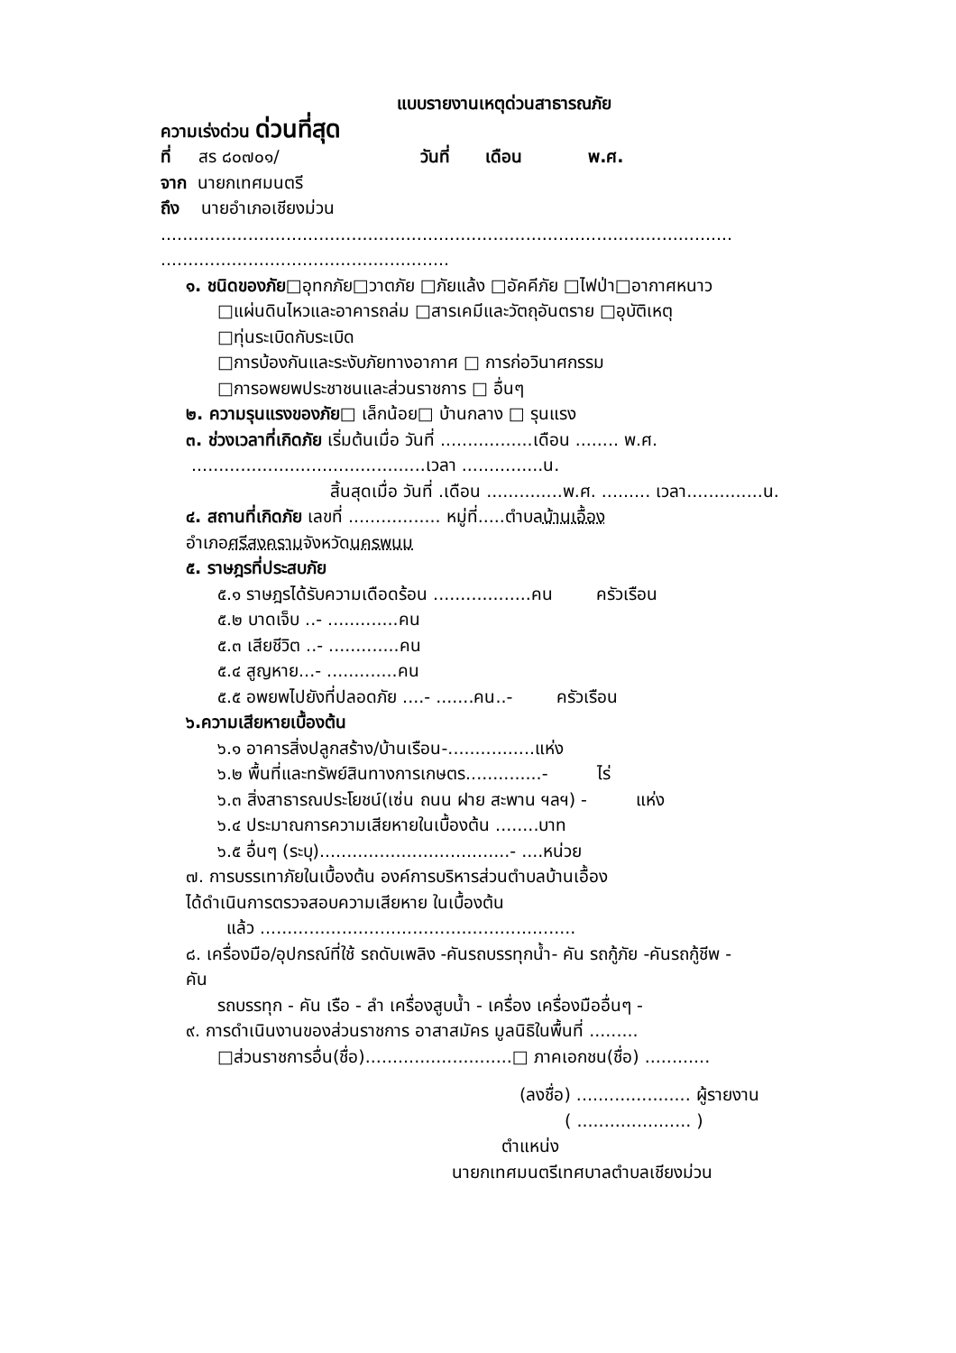แบบรายงานเหตุด่วนสาธารณภัย
ความเร่งด่วน ด่วนที่สุด
ที่ สร ๘๐๗๐๑/ วันที่ เดือน พ.ศ.
จาก นายกเทศมนตรี
ถึง นายอำเภอเชียงม่วน
.........................................................................................................
.....................................................
๑. ชนิดของภัย□อุทกภัย□วาตภัย □ภัยแล้ง □อัคคีภัย □ไฟป่า□อากาศหนาว
□แผ่นดินไหวและอาคารถล่ม □สารเคมีและวัตถุอันตราย □อุบัติเหตุ
□ทุ่นระเบิดกับระเบิด
□การบ้องกันและระงับภัยทางอากาศ □ การก่อวินาศกรรม
□การอพยพประชาชนและส่วนราชการ □ อื่นๆ
๒. ความรุนแรงของภัย□ เล็กน้อย□ บ้านกลาง □ รุนแรง
๓. ช่วงเวลาที่เกิดภัย เริ่มต้นเมื่อ วันที่ .................เดือน ........ พ.ศ.
...........................................เวลา ...............น.
สิ้นสุดเมื่อ วันที่ .เดือน ..............พ.ศ. ......... เวลา..............น.
๔. สถานที่เกิดภัย เลขที่ ................. หมู่ที่.....ตำบลบ้านเอื้อง
อำเภอศรีสงครามจังหวัดนครพนม
๕. ราษฎรที่ประสบภัย
๕.๑ ราษฎรได้รับความเดือดร้อน ..................คน ครัวเรือน
๕.๒ บาดเจ็บ ..- .............คน
๕.๓ เสียชีวิต ..- .............คน
๕.๔ สูญหาย...- .............คน
๕.๕ อพยพไปยังที่ปลอดภัย ....- .......คน..- ครัวเรือน
๖.ความเสียหายเบื้องต้น
๖.๑ อาคารสิ่งปลูกสร้าง/บ้านเรือน-................แห่ง
๖.๒ พื้นที่และทรัพย์สินทางการเกษตร..............- ไร่
๖.๓ สิ่งสาธารณประโยชน์(เซ่น ถนน ฝาย สะพาน ฯลฯ) - แห่ง
๖.๔ ประมาณการความเสียหายในเบื้องต้น ........บาท
๖.๕ อื่นๆ (ระบุ)...................................- ....หน่วย
๗. การบรรเทาภัยในเบื้องต้น องค์การบริหารส่วนตำบลบ้านเอื้อง
ได้ดำเนินการตรวจสอบความเสียหาย ในเบื้องต้น
แล้ว ..........................................................
๘. เครื่องมือ/อุปกรณ์ที่ใช้ รถดับเพลิง -คันรถบรรทุกน้ำ- คัน รถกู้ภัย -คันรถกู้ชีพ -
คัน
รถบรรทุก - คัน เรือ - ลำ เครื่องสูบน้ำ - เครื่อง เครื่องมืออื่นๆ -
๙. การดำเนินงานของส่วนราชการ อาสาสมัคร มูลนิธิในพื้นที่ .........
□ส่วนราชการอื่น(ชื่อ)...........................□ ภาคเอกชน(ชื่อ) ............
(ลงชื่อ) ..................... ผู้รายงาน
( ..................... )
ตำแหน่ง
นายกเทศมนตรีเทศบาลตำบลเชียงม่วน